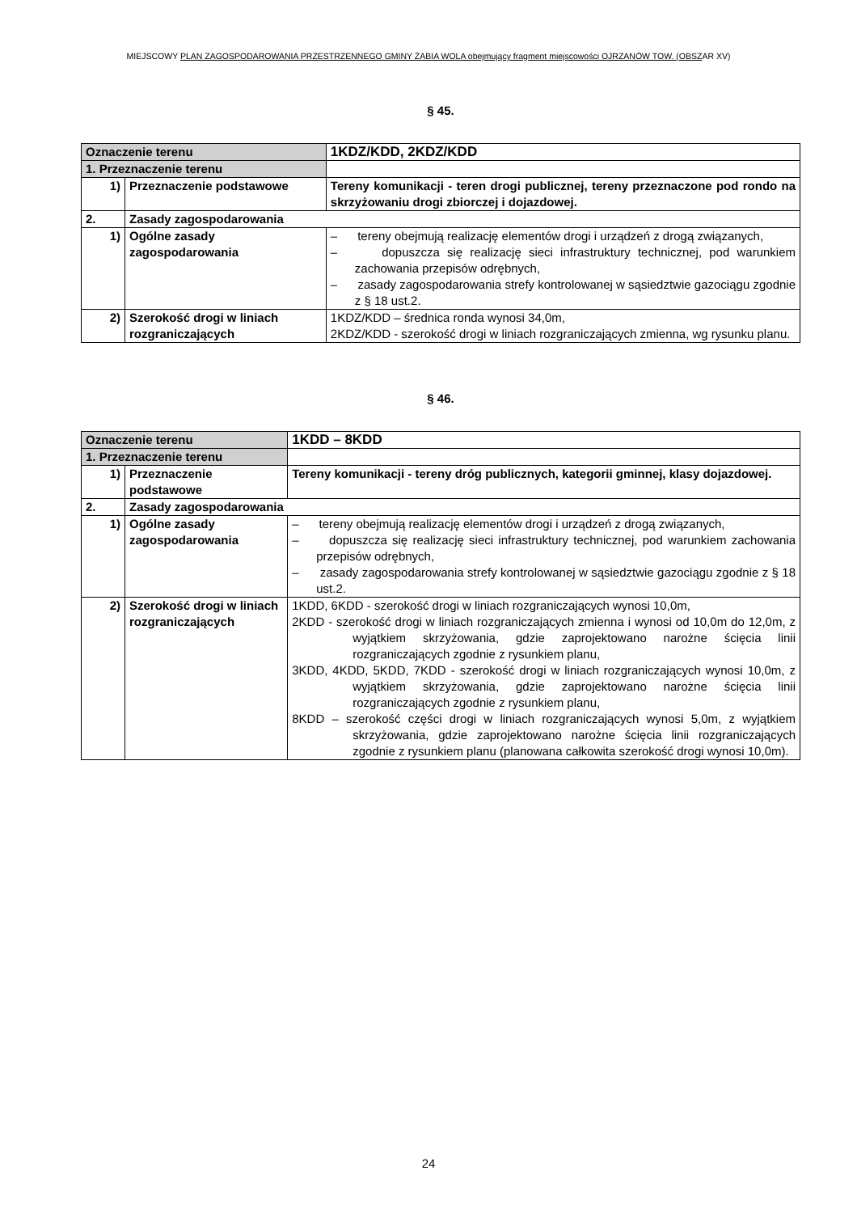MIEJSCOWY PLAN ZAGOSPODAROWANIA PRZESTRZENNEGO GMINY ŻABIA WOLA obejmujący fragment miejscowości OJRZANÓW TOW. (OBSZAR XV)
§ 45.
| Oznaczenie terenu | | 1KDZ/KDD, 2KDZ/KDD |
| 1. Przeznaczenie terenu | | |
| 1) | Przeznaczenie podstawowe | Tereny komunikacji - teren drogi publicznej, tereny przeznaczone pod rondo na skrzyżowaniu drogi zbiorczej i dojazdowej. |
| 2. | Zasady zagospodarowania | |
| 1) | Ogólne zasady zagospodarowania | – tereny obejmują realizację elementów drogi i urządzeń z drogą związanych, – dopuszcza się realizację sieci infrastruktury technicznej, pod warunkiem zachowania przepisów odrębnych, – zasady zagospodarowania strefy kontrolowanej w sąsiedztwie gazociągu zgodnie z § 18 ust.2. |
| 2) | Szerokość drogi w liniach rozgraniczających | 1KDZ/KDD – średnica ronda wynosi 34,0m, 2KDZ/KDD - szerokość drogi w liniach rozgraniczających zmienna, wg rysunku planu. |
§ 46.
| Oznaczenie terenu | | 1KDD – 8KDD |
| 1. Przeznaczenie terenu | | |
| 1) | Przeznaczenie podstawowe | Tereny komunikacji - tereny dróg publicznych, kategorii gminnej, klasy dojazdowej. |
| 2. | Zasady zagospodarowania | |
| 1) | Ogólne zasady zagospodarowania | – tereny obejmują realizację elementów drogi i urządzeń z drogą związanych, – dopuszcza się realizację sieci infrastruktury technicznej, pod warunkiem zachowania przepisów odrębnych, – zasady zagospodarowania strefy kontrolowanej w sąsiedztwie gazociągu zgodnie z § 18 ust.2. |
| 2) | Szerokość drogi w liniach rozgraniczających | 1KDD, 6KDD - szerokość drogi w liniach rozgraniczających wynosi 10,0m, 2KDD - szerokość drogi w liniach rozgraniczających zmienna i wynosi od 10,0m do 12,0m, z wyjątkiem skrzyżowania, gdzie zaprojektowano narożne ścięcia linii rozgraniczających zgodnie z rysunkiem planu, 3KDD, 4KDD, 5KDD, 7KDD - szerokość drogi w liniach rozgraniczających wynosi 10,0m, z wyjątkiem skrzyżowania, gdzie zaprojektowano narożne ścięcia linii rozgraniczających zgodnie z rysunkiem planu, 8KDD – szerokość części drogi w liniach rozgraniczających wynosi 5,0m, z wyjątkiem skrzyżowania, gdzie zaprojektowano narożne ścięcia linii rozgraniczających zgodnie z rysunkiem planu (planowana całkowita szerokość drogi wynosi 10,0m). |
24